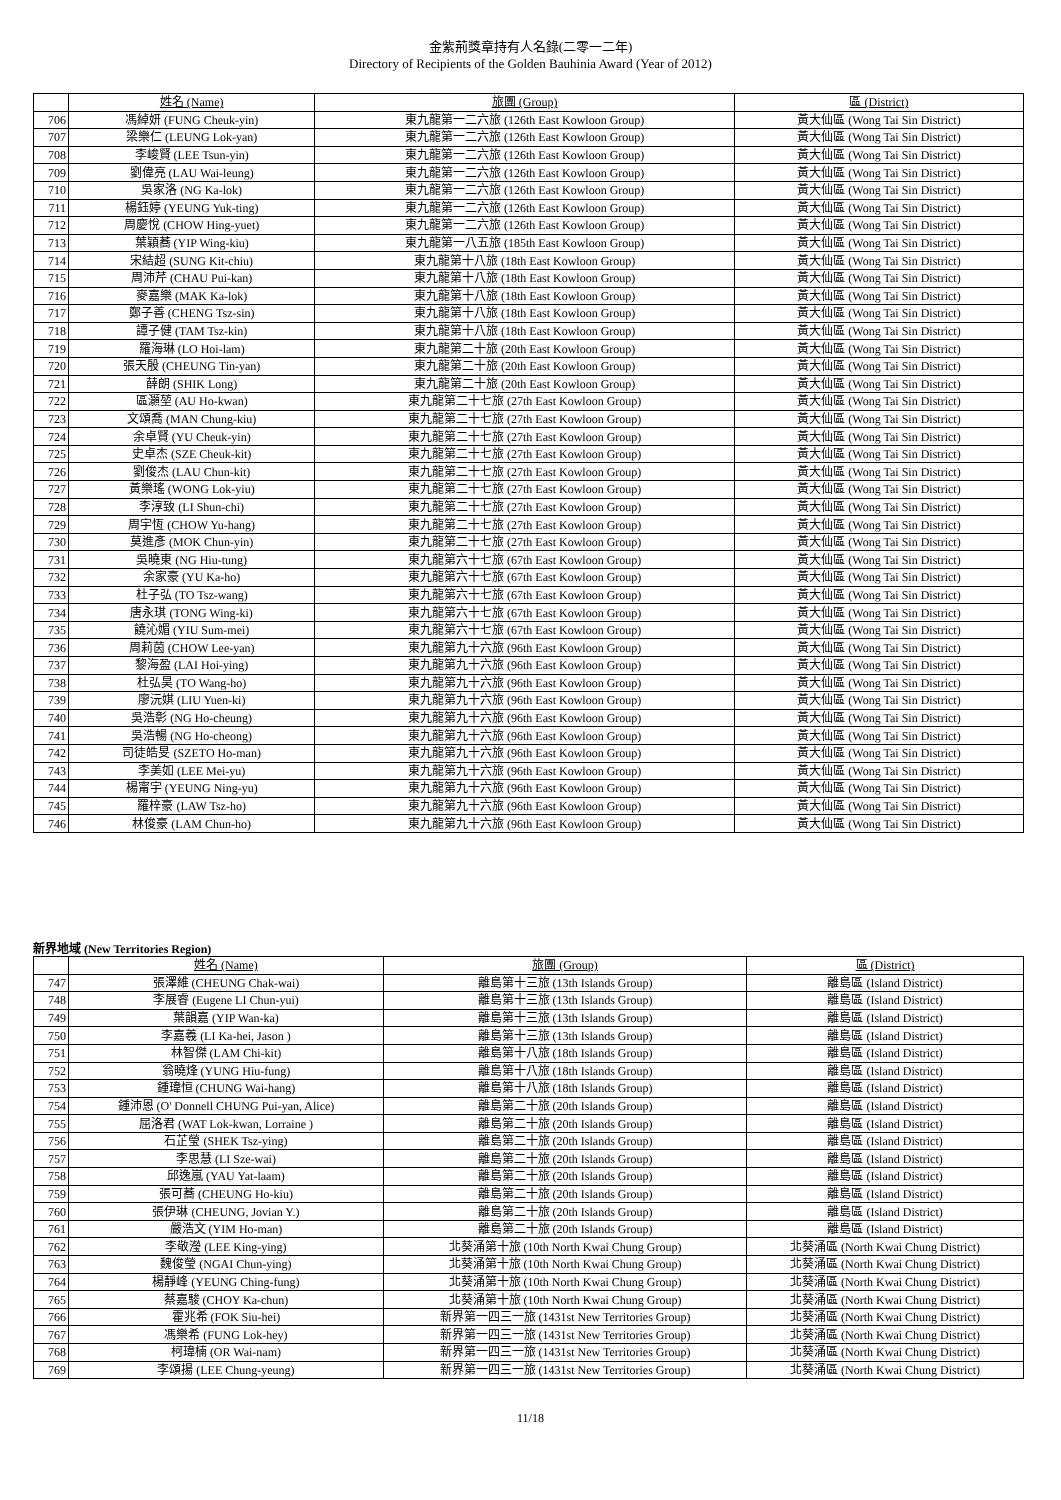金紫荊獎章持有人名錄(二零一二年)
Directory of Recipients of the Golden Bauhinia Award (Year of 2012)
| | 姓名 (Name) | 旅團 (Group) | 區 (District) |
| --- | --- | --- | --- |
| 706 | 馮綽妍 (FUNG Cheuk-yin) | 東九龍第一二六旅 (126th East Kowloon Group) | 黃大仙區 (Wong Tai Sin District) |
| 707 | 梁樂仁 (LEUNG Lok-yan) | 東九龍第一二六旅 (126th East Kowloon Group) | 黃大仙區 (Wong Tai Sin District) |
| 708 | 李峻賢 (LEE Tsun-yin) | 東九龍第一二六旅 (126th East Kowloon Group) | 黃大仙區 (Wong Tai Sin District) |
| 709 | 劉偉亮 (LAU Wai-leung) | 東九龍第一二六旅 (126th East Kowloon Group) | 黃大仙區 (Wong Tai Sin District) |
| 710 | 吳家洛 (NG Ka-lok) | 東九龍第一二六旅 (126th East Kowloon Group) | 黃大仙區 (Wong Tai Sin District) |
| 711 | 楊鈺婷 (YEUNG Yuk-ting) | 東九龍第一二六旅 (126th East Kowloon Group) | 黃大仙區 (Wong Tai Sin District) |
| 712 | 周慶悅 (CHOW Hing-yuet) | 東九龍第一二六旅 (126th East Kowloon Group) | 黃大仙區 (Wong Tai Sin District) |
| 713 | 葉穎蕎 (YIP Wing-kiu) | 東九龍第一八五旅 (185th East Kowloon Group) | 黃大仙區 (Wong Tai Sin District) |
| 714 | 宋結超 (SUNG Kit-chiu) | 東九龍第十八旅 (18th East Kowloon Group) | 黃大仙區 (Wong Tai Sin District) |
| 715 | 周沛芹 (CHAU Pui-kan) | 東九龍第十八旅 (18th East Kowloon Group) | 黃大仙區 (Wong Tai Sin District) |
| 716 | 麥嘉樂 (MAK Ka-lok) | 東九龍第十八旅 (18th East Kowloon Group) | 黃大仙區 (Wong Tai Sin District) |
| 717 | 鄭子善 (CHENG Tsz-sin) | 東九龍第十八旅 (18th East Kowloon Group) | 黃大仙區 (Wong Tai Sin District) |
| 718 | 譚子健 (TAM Tsz-kin) | 東九龍第十八旅 (18th East Kowloon Group) | 黃大仙區 (Wong Tai Sin District) |
| 719 | 羅海琳 (LO Hoi-lam) | 東九龍第二十旅 (20th East Kowloon Group) | 黃大仙區 (Wong Tai Sin District) |
| 720 | 張天殷 (CHEUNG Tin-yan) | 東九龍第二十旅 (20th East Kowloon Group) | 黃大仙區 (Wong Tai Sin District) |
| 721 | 薛朗 (SHIK Long) | 東九龍第二十旅 (20th East Kowloon Group) | 黃大仙區 (Wong Tai Sin District) |
| 722 | 區灝堃 (AU Ho-kwan) | 東九龍第二十七旅 (27th East Kowloon Group) | 黃大仙區 (Wong Tai Sin District) |
| 723 | 文頌喬 (MAN Chung-kiu) | 東九龍第二十七旅 (27th East Kowloon Group) | 黃大仙區 (Wong Tai Sin District) |
| 724 | 余卓賢 (YU Cheuk-yin) | 東九龍第二十七旅 (27th East Kowloon Group) | 黃大仙區 (Wong Tai Sin District) |
| 725 | 史卓杰 (SZE Cheuk-kit) | 東九龍第二十七旅 (27th East Kowloon Group) | 黃大仙區 (Wong Tai Sin District) |
| 726 | 劉俊杰 (LAU Chun-kit) | 東九龍第二十七旅 (27th East Kowloon Group) | 黃大仙區 (Wong Tai Sin District) |
| 727 | 黃樂瑤 (WONG Lok-yiu) | 東九龍第二十七旅 (27th East Kowloon Group) | 黃大仙區 (Wong Tai Sin District) |
| 728 | 李淳致 (LI Shun-chi) | 東九龍第二十七旅 (27th East Kowloon Group) | 黃大仙區 (Wong Tai Sin District) |
| 729 | 周宇恆 (CHOW Yu-hang) | 東九龍第二十七旅 (27th East Kowloon Group) | 黃大仙區 (Wong Tai Sin District) |
| 730 | 莫進彥 (MOK Chun-yin) | 東九龍第二十七旅 (27th East Kowloon Group) | 黃大仙區 (Wong Tai Sin District) |
| 731 | 吳曉東 (NG Hiu-tung) | 東九龍第六十七旅 (67th East Kowloon Group) | 黃大仙區 (Wong Tai Sin District) |
| 732 | 余家豪 (YU Ka-ho) | 東九龍第六十七旅 (67th East Kowloon Group) | 黃大仙區 (Wong Tai Sin District) |
| 733 | 杜子弘 (TO Tsz-wang) | 東九龍第六十七旅 (67th East Kowloon Group) | 黃大仙區 (Wong Tai Sin District) |
| 734 | 唐永琪 (TONG Wing-ki) | 東九龍第六十七旅 (67th East Kowloon Group) | 黃大仙區 (Wong Tai Sin District) |
| 735 | 饒沁媚 (YIU Sum-mei) | 東九龍第六十七旅 (67th East Kowloon Group) | 黃大仙區 (Wong Tai Sin District) |
| 736 | 周莉茵 (CHOW Lee-yan) | 東九龍第九十六旅 (96th East Kowloon Group) | 黃大仙區 (Wong Tai Sin District) |
| 737 | 黎海盈 (LAI Hoi-ying) | 東九龍第九十六旅 (96th East Kowloon Group) | 黃大仙區 (Wong Tai Sin District) |
| 738 | 杜弘昊 (TO Wang-ho) | 東九龍第九十六旅 (96th East Kowloon Group) | 黃大仙區 (Wong Tai Sin District) |
| 739 | 廖沅娸 (LIU Yuen-ki) | 東九龍第九十六旅 (96th East Kowloon Group) | 黃大仙區 (Wong Tai Sin District) |
| 740 | 吳浩彰 (NG Ho-cheung) | 東九龍第九十六旅 (96th East Kowloon Group) | 黃大仙區 (Wong Tai Sin District) |
| 741 | 吳浩暢 (NG Ho-cheong) | 東九龍第九十六旅 (96th East Kowloon Group) | 黃大仙區 (Wong Tai Sin District) |
| 742 | 司徒皓旻 (SZETO Ho-man) | 東九龍第九十六旅 (96th East Kowloon Group) | 黃大仙區 (Wong Tai Sin District) |
| 743 | 李美如 (LEE Mei-yu) | 東九龍第九十六旅 (96th East Kowloon Group) | 黃大仙區 (Wong Tai Sin District) |
| 744 | 楊甯宇 (YEUNG Ning-yu) | 東九龍第九十六旅 (96th East Kowloon Group) | 黃大仙區 (Wong Tai Sin District) |
| 745 | 羅梓豪 (LAW Tsz-ho) | 東九龍第九十六旅 (96th East Kowloon Group) | 黃大仙區 (Wong Tai Sin District) |
| 746 | 林俊豪 (LAM Chun-ho) | 東九龍第九十六旅 (96th East Kowloon Group) | 黃大仙區 (Wong Tai Sin District) |
新界地域 (New Territories Region)
| | 姓名 (Name) | 旅團 (Group) | 區 (District) |
| --- | --- | --- | --- |
| 747 | 張澤維 (CHEUNG Chak-wai) | 離島第十三旅 (13th Islands Group) | 離島區 (Island District) |
| 748 | 李展睿 (Eugene LI Chun-yui) | 離島第十三旅 (13th Islands Group) | 離島區 (Island District) |
| 749 | 葉韻嘉 (YIP Wan-ka) | 離島第十三旅 (13th Islands Group) | 離島區 (Island District) |
| 750 | 李嘉羲 (LI Ka-hei, Jason ) | 離島第十三旅 (13th Islands Group) | 離島區 (Island District) |
| 751 | 林智傑 (LAM Chi-kit) | 離島第十八旅 (18th Islands Group) | 離島區 (Island District) |
| 752 | 翁曉烽 (YUNG Hiu-fung) | 離島第十八旅 (18th Islands Group) | 離島區 (Island District) |
| 753 | 鍾瑋恒 (CHUNG Wai-hang) | 離島第十八旅 (18th Islands Group) | 離島區 (Island District) |
| 754 | 鍾沛恩 (O' Donnell CHUNG Pui-yan, Alice) | 離島第二十旅 (20th Islands Group) | 離島區 (Island District) |
| 755 | 屈洛君 (WAT Lok-kwan, Lorraine ) | 離島第二十旅 (20th Islands Group) | 離島區 (Island District) |
| 756 | 石芷瑩 (SHEK Tsz-ying) | 離島第二十旅 (20th Islands Group) | 離島區 (Island District) |
| 757 | 李思慧 (LI Sze-wai) | 離島第二十旅 (20th Islands Group) | 離島區 (Island District) |
| 758 | 邱逸嵐 (YAU Yat-laam) | 離島第二十旅 (20th Islands Group) | 離島區 (Island District) |
| 759 | 張可蕎 (CHEUNG Ho-kiu) | 離島第二十旅 (20th Islands Group) | 離島區 (Island District) |
| 760 | 張伊琳 (CHEUNG, Jovian Y.) | 離島第二十旅 (20th Islands Group) | 離島區 (Island District) |
| 761 | 嚴浩文 (YIM Ho-man) | 離島第二十旅 (20th Islands Group) | 離島區 (Island District) |
| 762 | 李敬瀅 (LEE King-ying) | 北葵涌第十旅 (10th North Kwai Chung Group) | 北葵涌區 (North Kwai Chung District) |
| 763 | 魏俊瑩 (NGAI Chun-ying) | 北葵涌第十旅 (10th North Kwai Chung Group) | 北葵涌區 (North Kwai Chung District) |
| 764 | 楊靜峰 (YEUNG Ching-fung) | 北葵涌第十旅 (10th North Kwai Chung Group) | 北葵涌區 (North Kwai Chung District) |
| 765 | 蔡嘉駿 (CHOY Ka-chun) | 北葵涌第十旅 (10th North Kwai Chung Group) | 北葵涌區 (North Kwai Chung District) |
| 766 | 霍兆希 (FOK Siu-hei) | 新界第一四三一旅 (1431st New Territories Group) | 北葵涌區 (North Kwai Chung District) |
| 767 | 馮樂希 (FUNG Lok-hey) | 新界第一四三一旅 (1431st New Territories Group) | 北葵涌區 (North Kwai Chung District) |
| 768 | 柯瑋楠 (OR Wai-nam) | 新界第一四三一旅 (1431st New Territories Group) | 北葵涌區 (North Kwai Chung District) |
| 769 | 李頌揚 (LEE Chung-yeung) | 新界第一四三一旅 (1431st New Territories Group) | 北葵涌區 (North Kwai Chung District) |
11/18